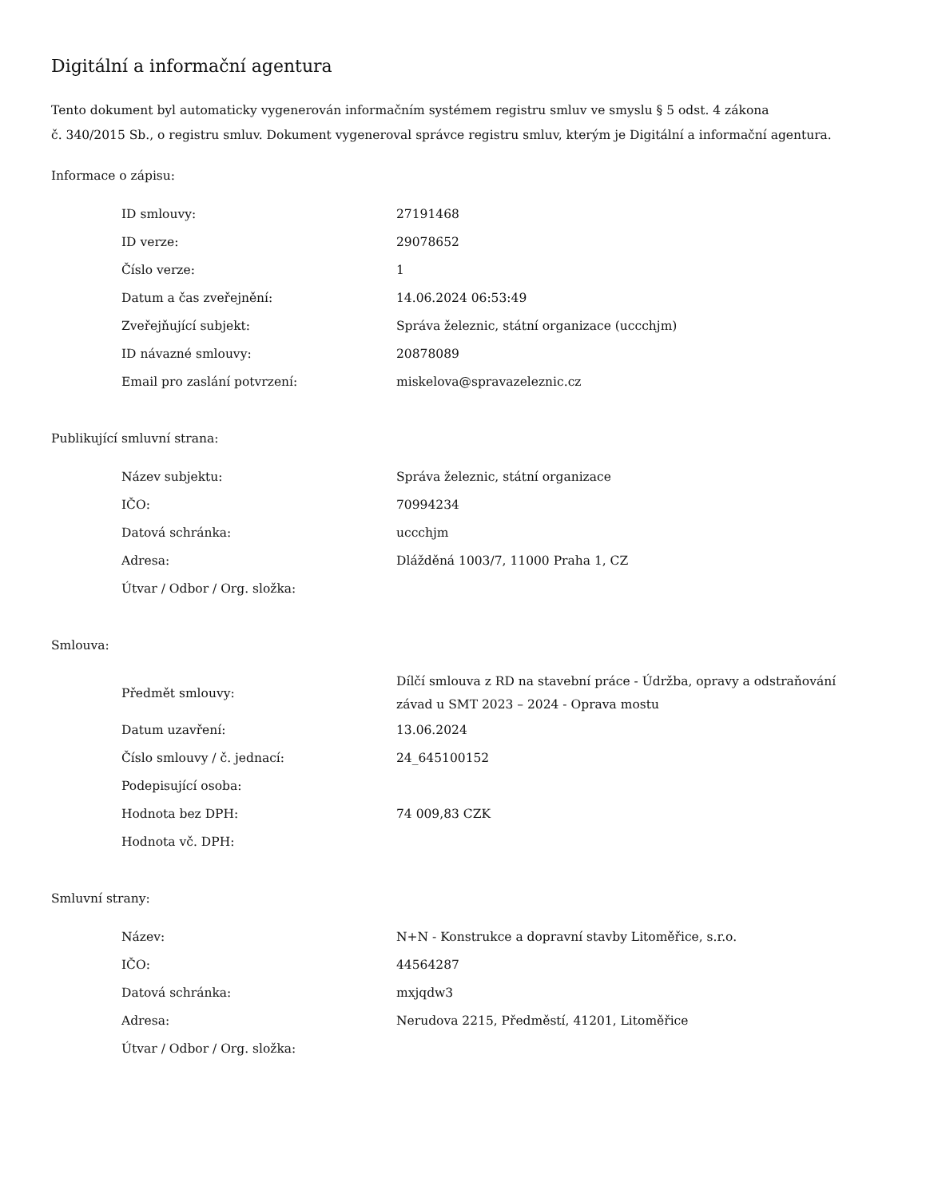Digitální a informační agentura
Tento dokument byl automaticky vygenerován informačním systémem registru smluv ve smyslu § 5 odst. 4 zákona
č. 340/2015 Sb., o registru smluv. Dokument vygeneroval správce registru smluv, kterým je Digitální a informační agentura.
Informace o zápisu:
| ID smlouvy: | 27191468 |
| ID verze: | 29078652 |
| Číslo verze: | 1 |
| Datum a čas zveřejnění: | 14.06.2024 06:53:49 |
| Zveřejňující subjekt: | Správa železnic, státní organizace (uccchjm) |
| ID návazné smlouvy: | 20878089 |
| Email pro zaslání potvrzení: | miskelova@spravazeleznic.cz |
Publikující smluvní strana:
| Název subjektu: | Správa železnic, státní organizace |
| IČO: | 70994234 |
| Datová schránka: | uccchjm |
| Adresa: | Dlážděná 1003/7, 11000 Praha 1, CZ |
| Útvar / Odbor / Org. složka: | |
Smlouva:
| Předmět smlouvy: | Dílčí smlouva z RD na stavební práce - Údržba, opravy a odstraňování závad u SMT 2023 – 2024 - Oprava mostu |
| Datum uzavření: | 13.06.2024 |
| Číslo smlouvy / č. jednací: | 24_645100152 |
| Podepisující osoba: | |
| Hodnota bez DPH: | 74 009,83 CZK |
| Hodnota vč. DPH: | |
Smluvní strany:
| Název: | N+N - Konstrukce a dopravní stavby Litoměřice, s.r.o. |
| IČO: | 44564287 |
| Datová schránka: | mxjqdw3 |
| Adresa: | Nerudova 2215, Předměstí, 41201, Litoměřice |
| Útvar / Odbor / Org. složka: | |